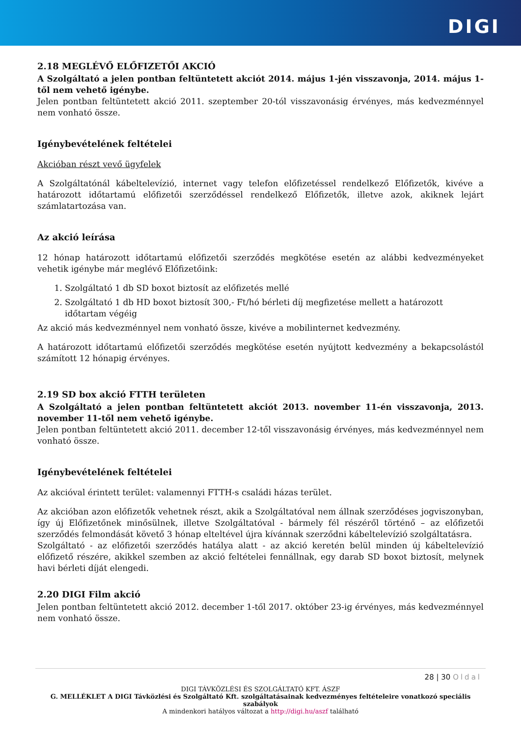DIGI
2.18 MEGLÉVŐ ELŐFIZETŐI AKCIÓ
A Szolgáltató a jelen pontban feltüntetett akciót 2014. május 1-jén visszavonja, 2014. május 1-től nem vehető igénybe.
Jelen pontban feltüntetett akció 2011. szeptember 20-tól visszavonásig érvényes, más kedvezménnyel nem vonható össze.
Igénybevételének feltételei
Akcióban részt vevő ügyfelek
A Szolgáltatónál kábeltelevízió, internet vagy telefon előfizetéssel rendelkező Előfizetők, kivéve a határozott időtartamú előfizetői szerződéssel rendelkező Előfizetők, illetve azok, akiknek lejárt számlatartozása van.
Az akció leírása
12 hónap határozott időtartamú előfizetői szerződés megkötése esetén az alábbi kedvezményeket vehetik igénybe már meglévő Előfizetőink:
1. Szolgáltató 1 db SD boxot biztosít az előfizetés mellé
2. Szolgáltató 1 db HD boxot biztosít 300,- Ft/hó bérleti díj megfizetése mellett a határozott időtartam végéig
Az akció más kedvezménnyel nem vonható össze, kivéve a mobilinternet kedvezmény.
A határozott időtartamú előfizetői szerződés megkötése esetén nyújtott kedvezmény a bekapcsolástól számított 12 hónapig érvényes.
2.19 SD box akció FTTH területen
A Szolgáltató a jelen pontban feltüntetett akciót 2013. november 11-én visszavonja, 2013. november 11-től nem vehető igénybe.
Jelen pontban feltüntetett akció 2011. december 12-től visszavonásig érvényes, más kedvezménnyel nem vonható össze.
Igénybevételének feltételei
Az akcióval érintett terület: valamennyi FTTH-s családi házas terület.
Az akcióban azon előfizetők vehetnek részt, akik a Szolgáltatóval nem állnak szerződéses jogviszonyban, így új Előfizetőnek minősülnek, illetve Szolgáltatóval - bármely fél részéről történő – az előfizetői szerződés felmondását követő 3 hónap elteltével újra kívánnak szerződni kábeltelevízió szolgáltatásra.
Szolgáltató - az előfizetői szerződés hatálya alatt - az akció keretén belül minden új kábeltelevízió előfizető részére, akikkel szemben az akció feltételei fennállnak, egy darab SD boxot biztosít, melynek havi bérleti díját elengedi.
2.20 DIGI Film akció
Jelen pontban feltüntetett akció 2012. december 1-től 2017. október 23-ig érvényes, más kedvezménnyel nem vonható össze.
28 | 30 Oldal
DIGI TÁVKÖZLÉSI ÉS SZOLGÁLTATÓ KFT. ÁSZF
G. MELLÉKLET A DIGI Távközlési és Szolgáltató Kft. szolgáltatásainak kedvezményes feltételeire vonatkozó speciális szabályok
A mindenkori hatályos változat a http://digi.hu/aszf található